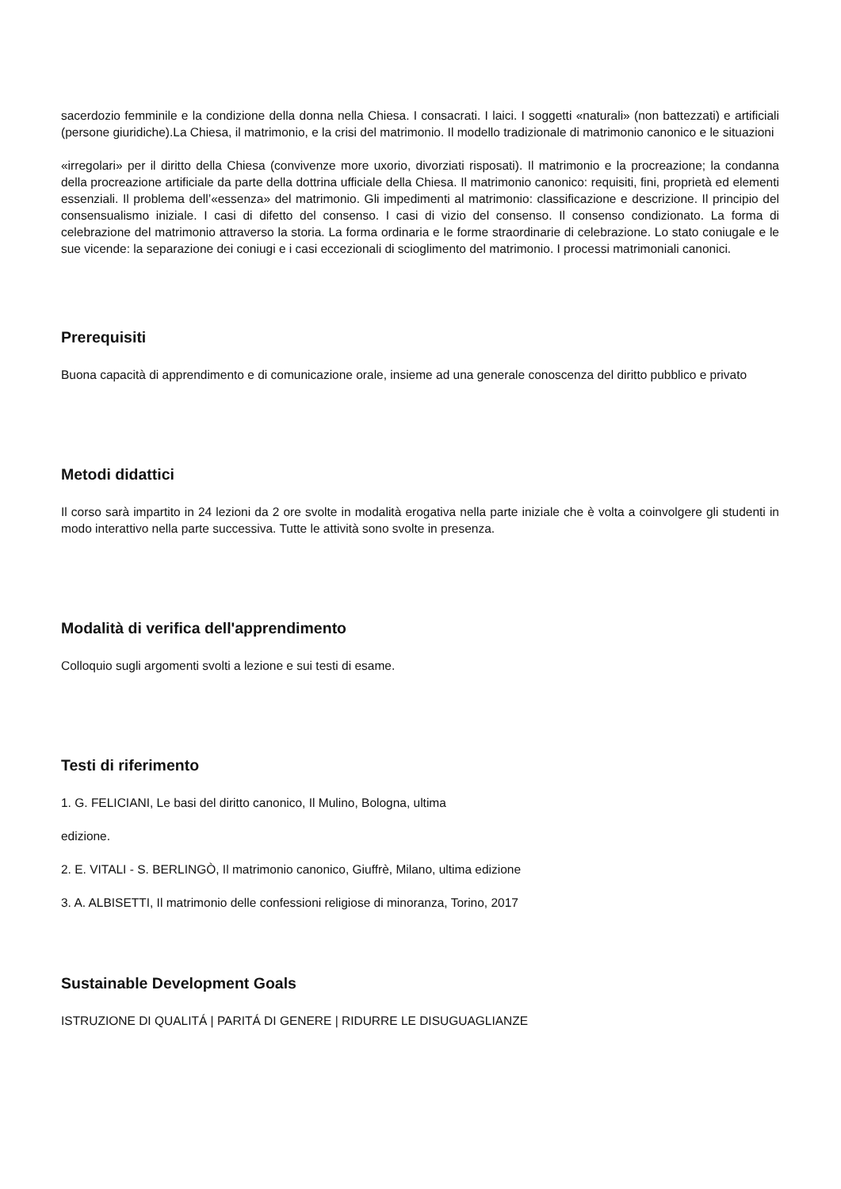sacerdozio femminile e la condizione della donna nella Chiesa. I consacrati. I laici. I soggetti «naturali» (non battezzati) e artificiali (persone giuridiche).La Chiesa, il matrimonio, e la crisi del matrimonio. Il modello tradizionale di matrimonio canonico e le situazioni
«irregolari» per il diritto della Chiesa (convivenze more uxorio, divorziati risposati). Il matrimonio e la procreazione; la condanna della procreazione artificiale da parte della dottrina ufficiale della Chiesa. Il matrimonio canonico: requisiti, fini, proprietà ed elementi essenziali. Il problema dell’«essenza» del matrimonio. Gli impedimenti al matrimonio: classificazione e descrizione. Il principio del consensualismo iniziale. I casi di difetto del consenso. I casi di vizio del consenso. Il consenso condizionato. La forma di celebrazione del matrimonio attraverso la storia. La forma ordinaria e le forme straordinarie di celebrazione. Lo stato coniugale e le sue vicende: la separazione dei coniugi e i casi eccezionali di scioglimento del matrimonio. I processi matrimoniali canonici.
Prerequisiti
Buona capacità di apprendimento e di comunicazione orale, insieme ad una generale conoscenza del diritto pubblico e privato
Metodi didattici
Il corso sarà impartito in 24 lezioni da 2 ore svolte in modalità erogativa nella parte iniziale che è volta a coinvolgere gli studenti in modo interattivo nella parte successiva. Tutte le attività sono svolte in presenza.
Modalità di verifica dell'apprendimento
Colloquio sugli argomenti svolti a lezione e sui testi di esame.
Testi di riferimento
1. G. FELICIANI, Le basi del diritto canonico, Il Mulino, Bologna, ultima
edizione.
2. E. VITALI - S. BERLINGÒ, Il matrimonio canonico, Giuffrè, Milano, ultima edizione
3. A. ALBISETTI, Il matrimonio delle confessioni religiose di minoranza, Torino, 2017
Sustainable Development Goals
ISTRUZIONE DI QUALITÁ | PARITÁ DI GENERE | RIDURRE LE DISUGUAGLIANZE